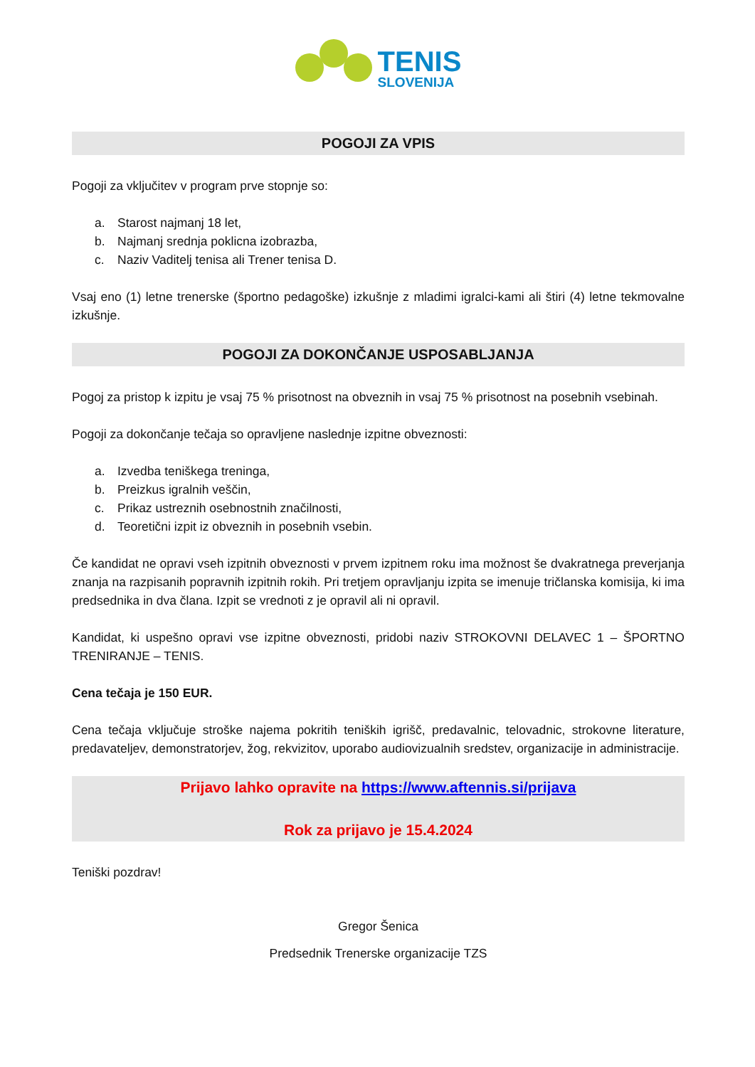TENIS
SLOVENIJA
POGOJI ZA VPIS
Pogoji za vključitev v program prve stopnje so:
a. Starost najmanj 18 let,
b. Najmanj srednja poklicna izobrazba,
c. Naziv Vaditelj tenisa ali Trener tenisa D.
Vsaj eno (1) letne trenerske (športno pedagoške) izkušnje z mladimi igralci-kami ali štiri (4) letne tekmovalne izkušnje.
POGOJI ZA DOKONČANJE USPOSABLJANJA
Pogoj za pristop k izpitu je vsaj 75 % prisotnost na obveznih in vsaj 75 % prisotnost na posebnih vsebinah.
Pogoji za dokončanje tečaja so opravljene naslednje izpitne obveznosti:
a. Izvedba teniškega treninga,
b. Preizkus igralnih veščin,
c. Prikaz ustreznih osebnostnih značilnosti,
d. Teoretični izpit iz obveznih in posebnih vsebin.
Če kandidat ne opravi vseh izpitnih obveznosti v prvem izpitnem roku ima možnost še dvakratnega preverjanja znanja na razpisanih popravnih izpitnih rokih. Pri tretjem opravljanju izpita se imenuje tričlanska komisija, ki ima predsednika in dva člana. Izpit se vrednoti z je opravil ali ni opravil.
Kandidat, ki uspešno opravi vse izpitne obveznosti, pridobi naziv STROKOVNI DELAVEC 1 – ŠPORTNO TRENIRANJE – TENIS.
Cena tečaja je 150 EUR.
Cena tečaja vključuje stroške najema pokritih teniških igrišč, predavalnic, telovadnic, strokovne literature, predavateljev, demonstratorjev, žog, rekvizitov, uporabo audiovizualnih sredstev, organizacije in administracije.
Prijavo lahko opravite na https://www.aftennis.si/prijava
Rok za prijavo je 15.4.2024
Teniški pozdrav!
Gregor Šenica
Predsednik Trenerske organizacije TZS